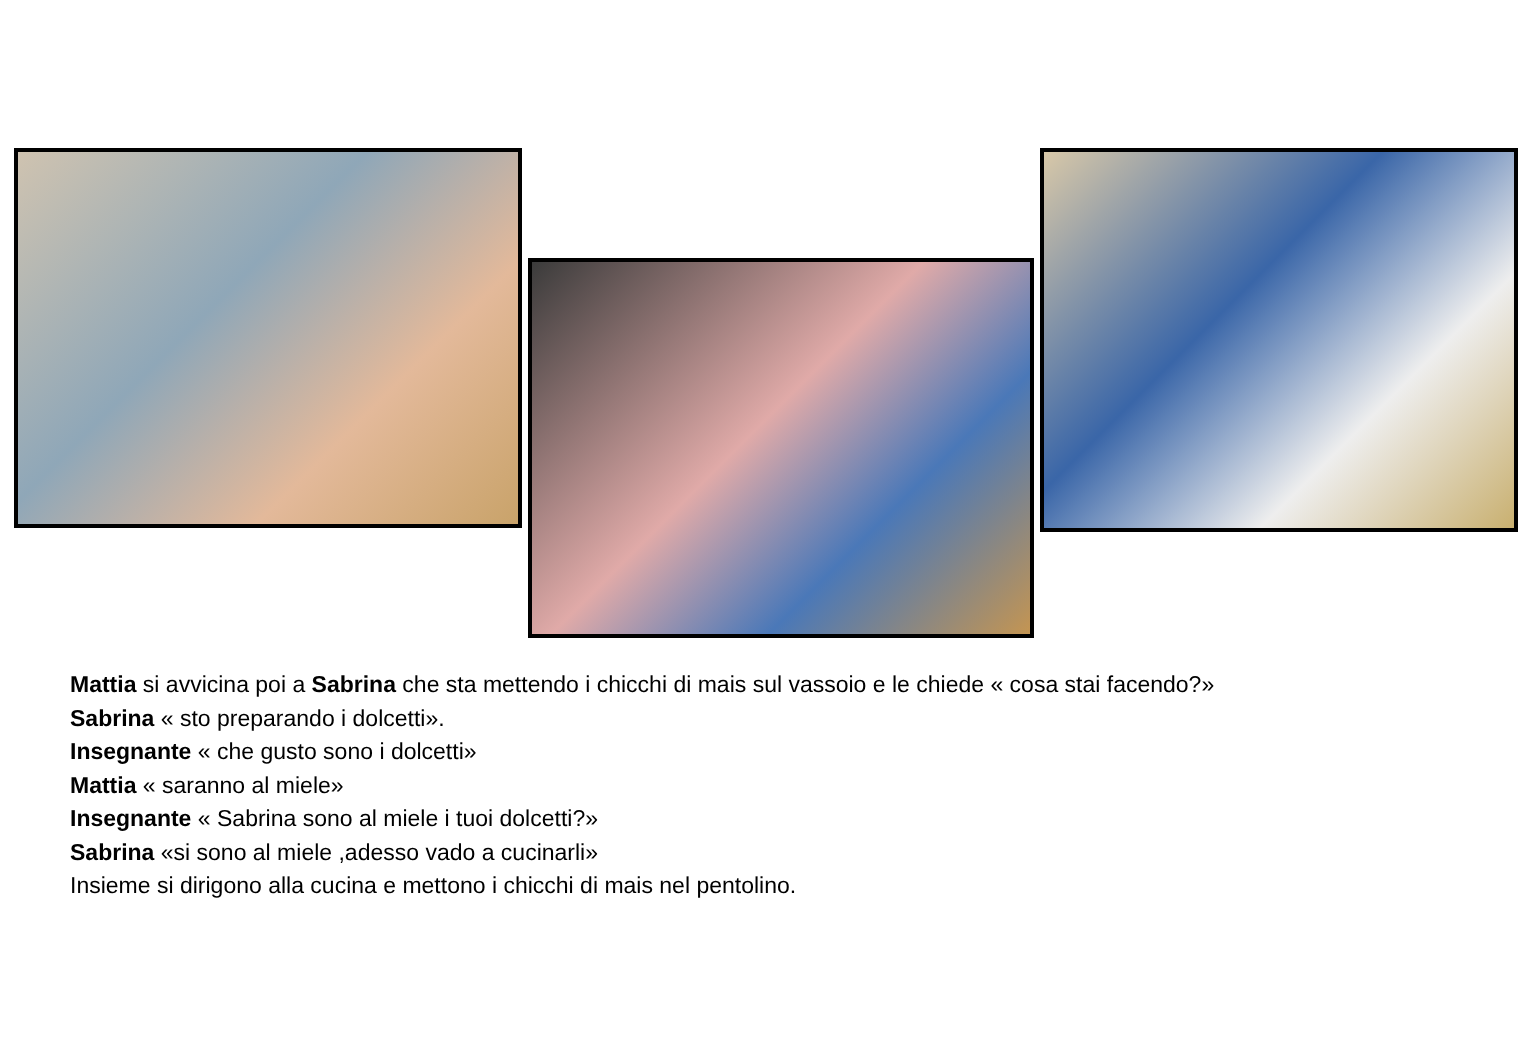Mattia si avvicina poi a Sabrina che sta mettendo i chicchi di mais sul vassoio e le chiede « cosa stai facendo?»
Sabrina « sto preparando i dolcetti».
Insegnante « che gusto sono i dolcetti»
Mattia « saranno al miele»
Insegnante « Sabrina sono al miele i tuoi dolcetti?»
Sabrina «si sono al miele ,adesso vado a cucinarli»
Insieme si dirigono alla cucina e mettono i chicchi di mais nel pentolino.